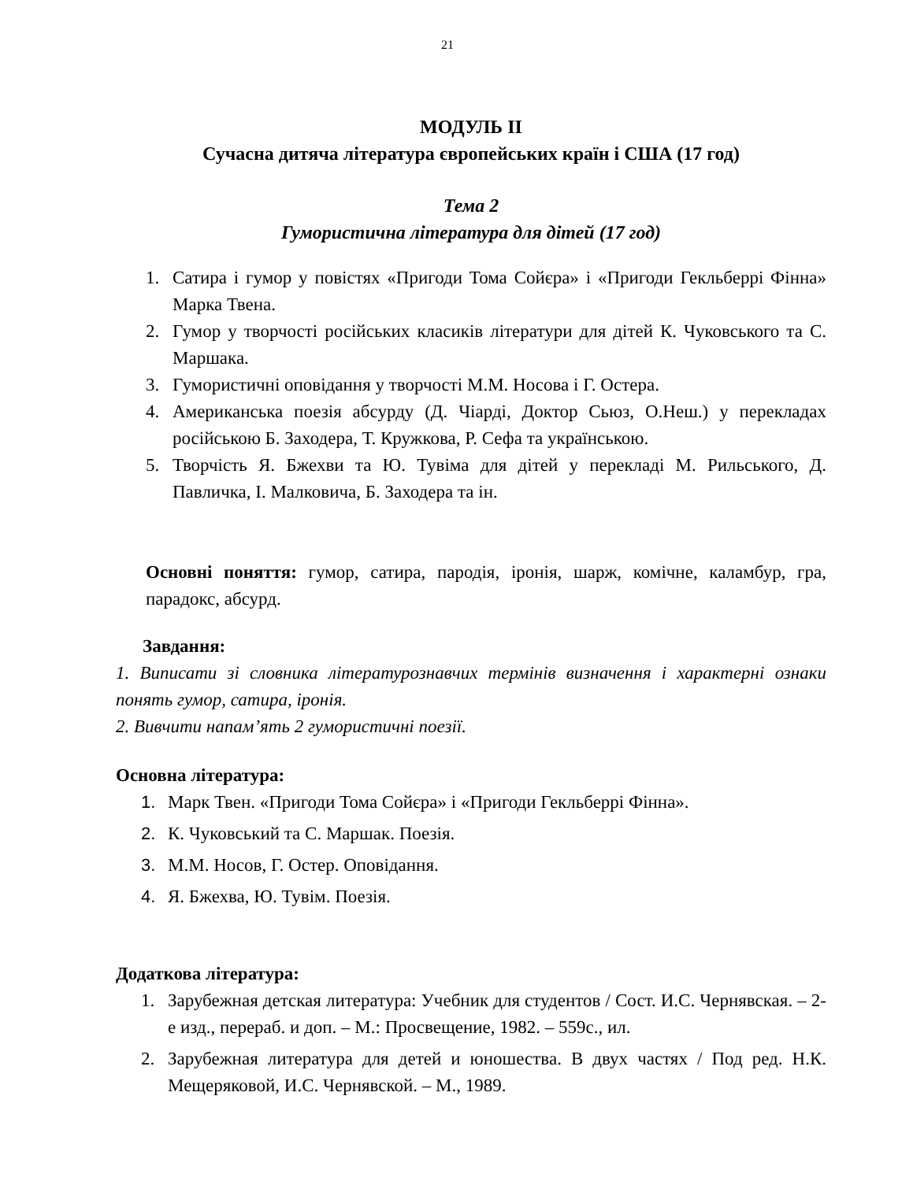21
МОДУЛЬ ІІ
Сучасна дитяча література європейських країн і США (17 год)
Тема 2
Гумористична література для дітей (17 год)
1. Сатира і гумор у повістях «Пригоди Тома Сойєра» і «Пригоди Гекльберрі Фінна» Марка Твена.
2. Гумор у творчості російських класиків літератури для дітей К. Чуковського та С. Маршака.
3. Гумористичні оповідання у творчості М.М. Носова і Г. Остера.
4. Американська поезія абсурду (Д. Чіарді, Доктор Сьюз, О.Неш.) у перекладах російською Б. Заходера, Т. Кружкова, Р. Сефа та українською.
5. Творчість Я. Бжехви та Ю. Тувіма для дітей у перекладі М. Рильського, Д. Павличка, І. Малковича, Б. Заходера та ін.
Основні поняття: гумор, сатира, пародія, іронія, шарж, комічне, каламбур, гра, парадокс, абсурд.
Завдання:
1. Виписати зі словника літературознавчих термінів визначення і характерні ознаки понять гумор, сатира, іронія.
2. Вивчити напам’ять 2 гумористичні поезії.
Основна література:
1. Марк Твен. «Пригоди Тома Сойєра» і «Пригоди Гекльберрі Фінна».
2. К. Чуковський та С. Маршак. Поезія.
3. М.М. Носов, Г. Остер. Оповідання.
4. Я. Бжехва, Ю. Тувім. Поезія.
Додаткова література:
1. Зарубежная детская литература: Учебник для студентов / Сост. И.С. Чернявская. – 2-е изд., перераб. и доп. – М.: Просвещение, 1982. – 559с., ил.
2. Зарубежная литература для детей и юношества. В двух частях / Под ред. Н.К. Мещеряковой, И.С. Чернявской. – М., 1989.